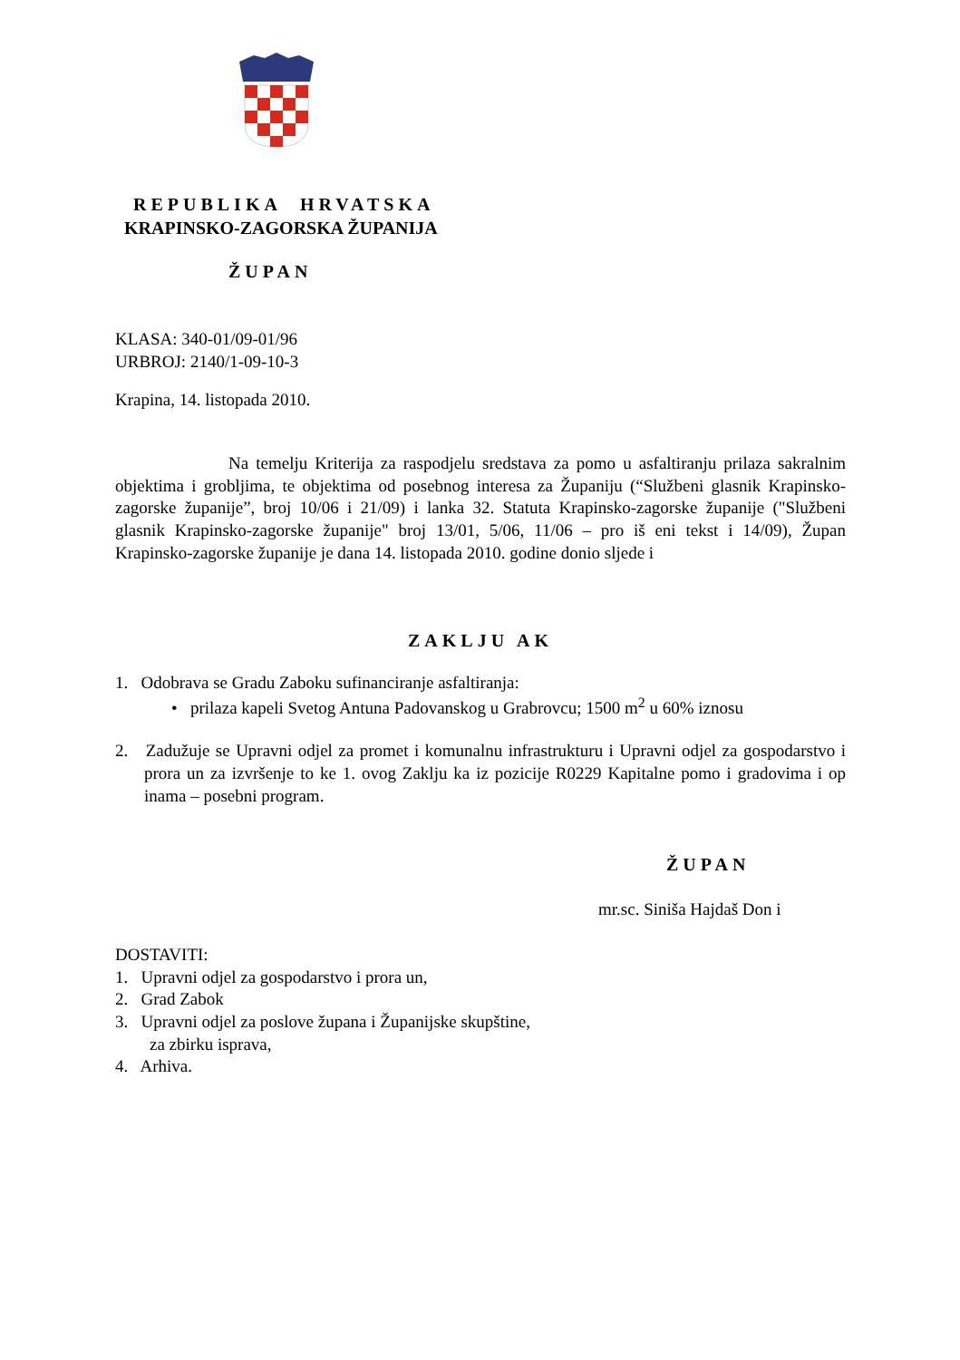REPUBLIKA HRVATSKA
KRAPINSKO-ZAGORSKA ŽUPANIJA
ŽUPAN
KLASA: 340-01/09-01/96
URBROJ: 2140/1-09-10-3
Krapina, 14. listopada 2010.
Na temelju Kriterija za raspodjelu sredstava za pomo u asfaltiranju prilaza sakralnim objektima i grobljima, te objektima od posebnog interesa za Županiju (“Službeni glasnik Krapinsko-zagorske županije”, broj 10/06 i 21/09) i lanka 32. Statuta Krapinsko-zagorske županije ("Službeni glasnik Krapinsko-zagorske županije" broj 13/01, 5/06, 11/06 – pro iš eni tekst i 14/09), Župan Krapinsko-zagorske županije je dana 14. listopada 2010. godine donio sljede i
ZAKLJU AK
1. Odobrava se Gradu Zaboku sufinanciranje asfaltiranja:
• prilaza kapeli Svetog Antuna Padovanskog u Grabrovcu; 1500 m<sup>2</sup> u 60% iznosu
2. Zadužuje se Upravni odjel za promet i komunalnu infrastrukturu i Upravni odjel za gospodarstvo i prora un za izvršenje to ke 1. ovog Zaklju ka iz pozicije R0229 Kapitalne pomo i gradovima i op inama – posebni program.
ŽUPAN
mr.sc. Siniša Hajdaš Don i
DOSTAVITI:
1. Upravni odjel za gospodarstvo i prora un,
2. Grad Zabok
3. Upravni odjel za poslove župana i Županijske skupštine,
za zbirku isprava,
4. Arhiva.